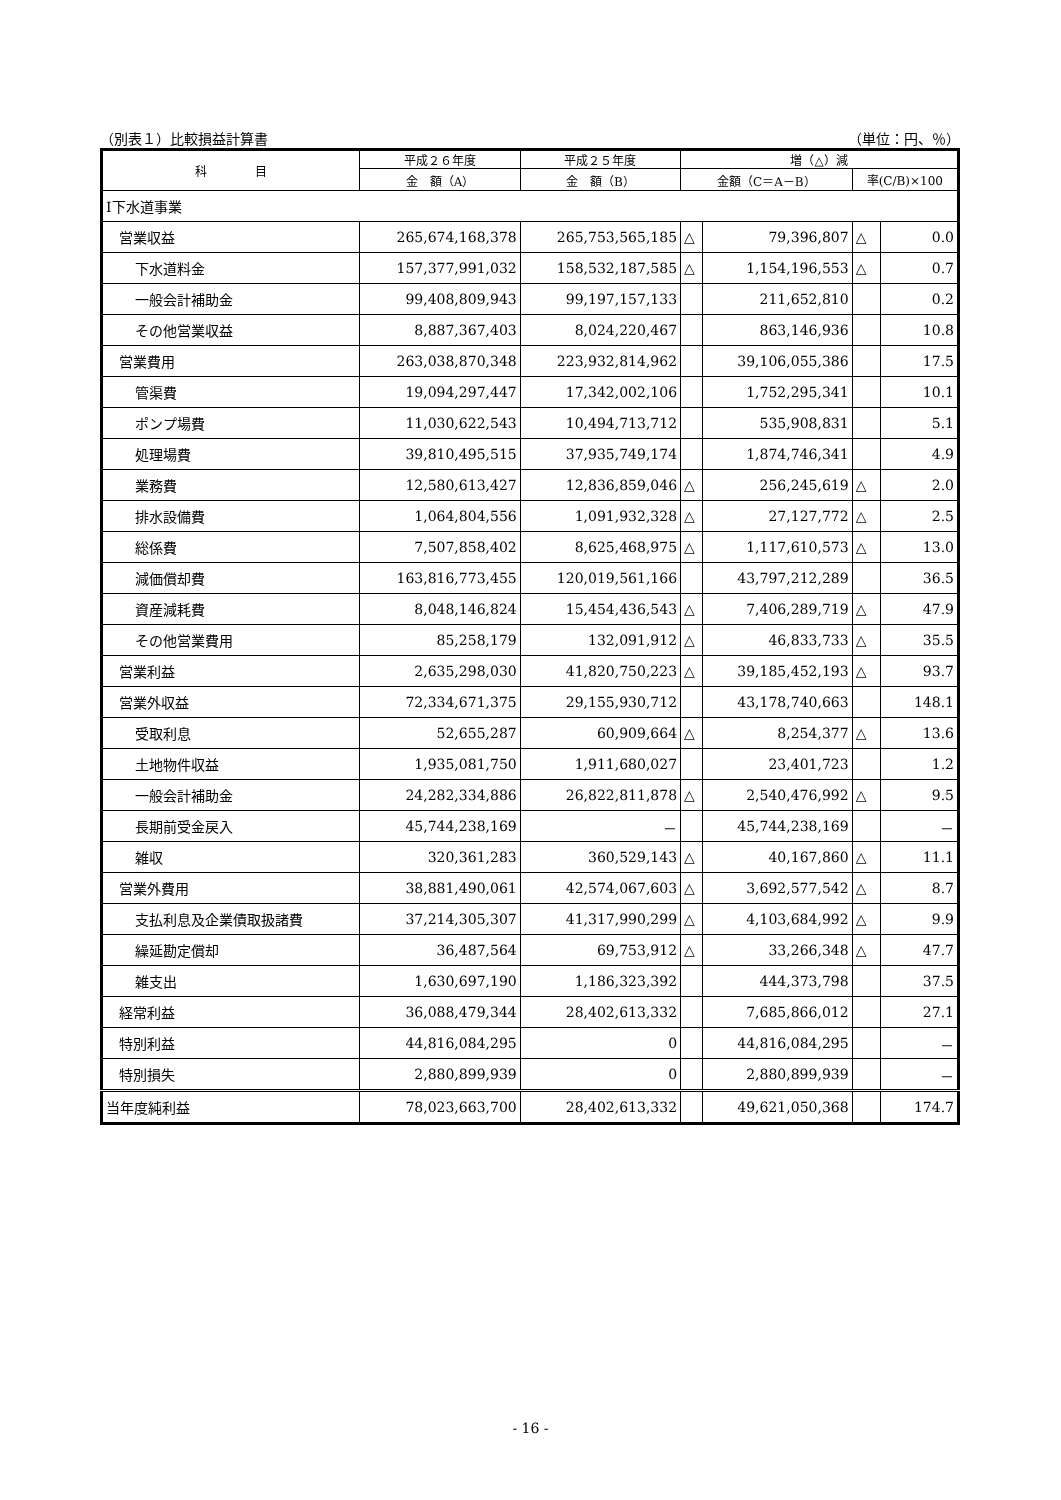（別表１）比較損益計算書 （単位：円、％）
| 科 目 | 平成２６年度 | 平成２５年度 | 増（△）減 | | | |
| --- | --- | --- | --- | --- | --- | --- |
| | 金 額（A） | 金 額（B） | 金額（C＝A－B） | | 率(C/B)×100 | |
| Ⅰ下水道事業 | | | | | | |
| 営業収益 | 265,674,168,378 | 265,753,565,185 | △ | 79,396,807 | △ | 0.0 |
| 下水道料金 | 157,377,991,032 | 158,532,187,585 | △ | 1,154,196,553 | △ | 0.7 |
| 一般会計補助金 | 99,408,809,943 | 99,197,157,133 | | 211,652,810 | | 0.2 |
| その他営業収益 | 8,887,367,403 | 8,024,220,467 | | 863,146,936 | | 10.8 |
| 営業費用 | 263,038,870,348 | 223,932,814,962 | | 39,106,055,386 | | 17.5 |
| 管渠費 | 19,094,297,447 | 17,342,002,106 | | 1,752,295,341 | | 10.1 |
| ポンプ場費 | 11,030,622,543 | 10,494,713,712 | | 535,908,831 | | 5.1 |
| 処理場費 | 39,810,495,515 | 37,935,749,174 | | 1,874,746,341 | | 4.9 |
| 業務費 | 12,580,613,427 | 12,836,859,046 | △ | 256,245,619 | △ | 2.0 |
| 排水設備費 | 1,064,804,556 | 1,091,932,328 | △ | 27,127,772 | △ | 2.5 |
| 総係費 | 7,507,858,402 | 8,625,468,975 | △ | 1,117,610,573 | △ | 13.0 |
| 減価償却費 | 163,816,773,455 | 120,019,561,166 | | 43,797,212,289 | | 36.5 |
| 資産減耗費 | 8,048,146,824 | 15,454,436,543 | △ | 7,406,289,719 | △ | 47.9 |
| その他営業費用 | 85,258,179 | 132,091,912 | △ | 46,833,733 | △ | 35.5 |
| 営業利益 | 2,635,298,030 | 41,820,750,223 | △ | 39,185,452,193 | △ | 93.7 |
| 営業外収益 | 72,334,671,375 | 29,155,930,712 | | 43,178,740,663 | | 148.1 |
| 受取利息 | 52,655,287 | 60,909,664 | △ | 8,254,377 | △ | 13.6 |
| 土地物件収益 | 1,935,081,750 | 1,911,680,027 | | 23,401,723 | | 1.2 |
| 一般会計補助金 | 24,282,334,886 | 26,822,811,878 | △ | 2,540,476,992 | △ | 9.5 |
| 長期前受金戻入 | 45,744,238,169 | － | | 45,744,238,169 | | － |
| 雑収 | 320,361,283 | 360,529,143 | △ | 40,167,860 | △ | 11.1 |
| 営業外費用 | 38,881,490,061 | 42,574,067,603 | △ | 3,692,577,542 | △ | 8.7 |
| 支払利息及企業債取扱諸費 | 37,214,305,307 | 41,317,990,299 | △ | 4,103,684,992 | △ | 9.9 |
| 繰延勘定償却 | 36,487,564 | 69,753,912 | △ | 33,266,348 | △ | 47.7 |
| 雑支出 | 1,630,697,190 | 1,186,323,392 | | 444,373,798 | | 37.5 |
| 経常利益 | 36,088,479,344 | 28,402,613,332 | | 7,685,866,012 | | 27.1 |
| 特別利益 | 44,816,084,295 | 0 | | 44,816,084,295 | | － |
| 特別損失 | 2,880,899,939 | 0 | | 2,880,899,939 | | － |
| 当年度純利益 | 78,023,663,700 | 28,402,613,332 | | 49,621,050,368 | | 174.7 |
- 16 -